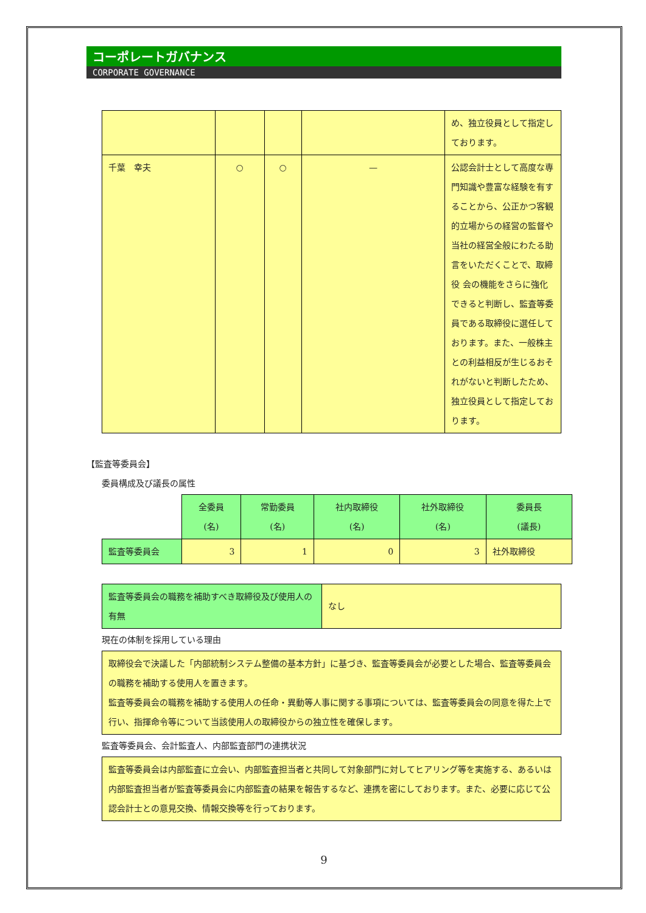コーポレートガバナンス
CORPORATE GOVERNANCE
| | | | | め、独立役員として指定しております。 |
| 千葉 幸夫 | ○ | ○ | — | 公認会計士として高度な専門知識や豊富な経験を有することから、公正かつ客観的立場からの経営の監督や当社の経営全般にわたる助言をいただくことで、取締役 会の機能をさらに強化できると判断し、監査等委員である取締役に選任しております。また、一般株主との利益相反が生じるおそれがないと判断したため、独立役員として指定しております。 |
【監査等委員会】
委員構成及び議長の属性
| | 全委員 (名) | 常勤委員 (名) | 社内取締役 (名) | 社外取締役 (名) | 委員長 (議長) |
| 監査等委員会 | 3 | 1 | 0 | 3 | 社外取締役 |
| 監査等委員会の職務を補助すべき取締役及び使用人の有無 | なし |
現在の体制を採用している理由
| 取締役会で決議した「内部統制システム整備の基本方針」に基づき、監査等委員会が必要とした場合、監査等委員会の職務を補助する使用人を置きます。 監査等委員会の職務を補助する使用人の任命・異動等人事に関する事項については、監査等委員会の同意を得た上で行い、指揮命令等について当該使用人の取締役からの独立性を確保します。 |
監査等委員会、会計監査人、内部監査部門の連携状況
| 監査等委員会は内部監査に立会い、内部監査担当者と共同して対象部門に対してヒアリング等を実施する、あるいは内部監査担当者が監査等委員会に内部監査の結果を報告するなど、連携を密にしております。また、必要に応じて公認会計士との意見交換、情報交換等を行っております。 |
9